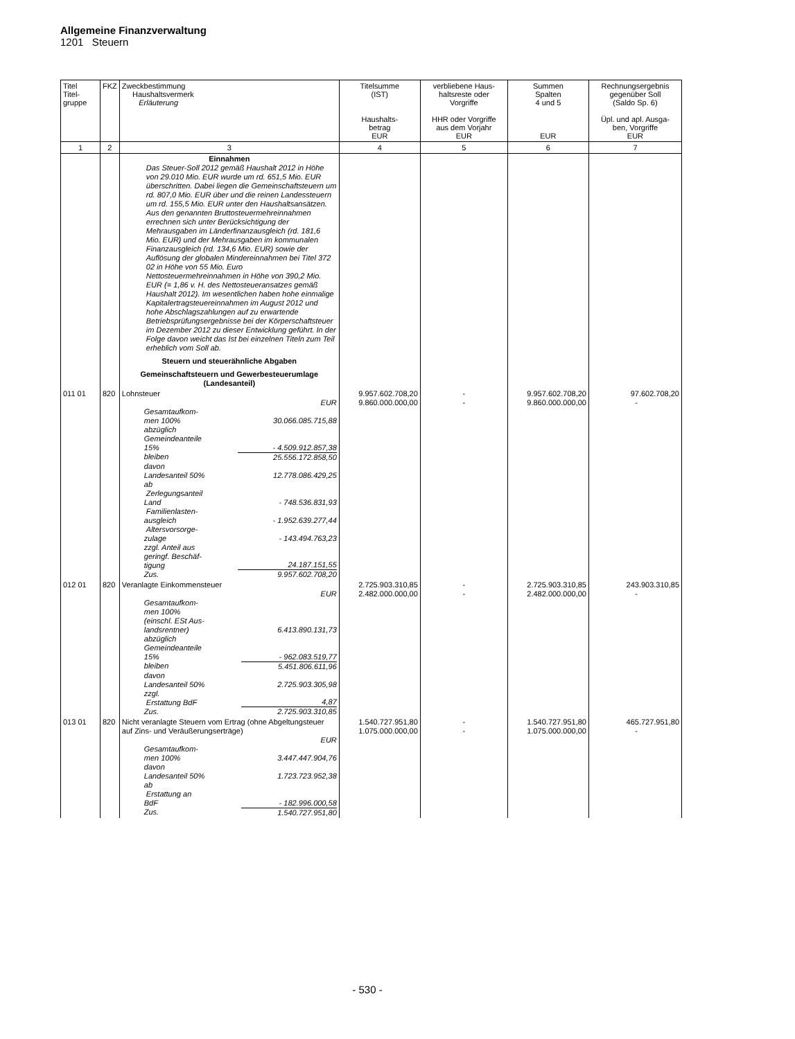Allgemeine Finanzverwaltung
1201 Steuern
| Titel Titel- gruppe | FKZ | Zweckbestimmung Haushaltsvermerk Erläuterung | Titelsumme (IST) Haushalts- betrag EUR | verbliebene Haus- haltsreste oder Vorgriffe HHR oder Vorgriffe aus dem Vorjahr EUR | Summen Spalten 4 und 5 EUR | Rechnungsergebnis gegenüber Soll (Saldo Sp. 6) Üpl. und apl. Ausga- ben, Vorgriffe EUR |
| --- | --- | --- | --- | --- | --- | --- |
| 1 | 2 | 3 | 4 | 5 | 6 | 7 |
| | | Einnahmen Das Steuer-Soll 2012 gemäß Haushalt 2012 in Höhe von 29.010 Mio. EUR wurde um rd. 651,5 Mio. EUR überschritten. Dabei liegen die Gemeinschaftsteuern um rd. 807,0 Mio. EUR über und die reinen Landessteuern um rd. 155,5 Mio. EUR unter den Haushaltsansätzen. Aus den genannten Bruttosteuermehreinnahmen errechnen sich unter Berücksichtigung der Mehrausgaben im Länderfinanzausgleich (rd. 181,6 Mio. EUR) und der Mehrausgaben im kommunalen Finanzausgleich (rd. 134,6 Mio. EUR) sowie der Auflösung der globalen Mindereinnahmen bei Titel 372 02 in Höhe von 55 Mio. Euro Nettosteuermehreinnahmen in Höhe von 390,2 Mio. EUR (= 1,86 v. H. des Nettosteueransatzes gemäß Haushalt 2012). Im wesentlichen haben hohe einmalige Kapitalertragsteuereinnahmen im August 2012 und hohe Abschlagszahlungen auf zu erwartende Betriebsprüfungsergebnisse bei der Körperschaftsteuer im Dezember 2012 zu dieser Entwicklung geführt. In der Folge davon weicht das Ist bei einzelnen Titeln zum Teil erheblich vom Soll ab. Steuern und steuerähnliche Abgaben Gemeinschaftsteuern und Gewerbesteuerumlage (Landesanteil) | | | | |
| 011 01 | 820 | Lohnsteuer EUR / Gesamtaufkom- men 100% / 30.066.085.715,88 / / abzüglich Gemeindeanteile 15% / - 4.509.912.857,38 / / bleiben / 25.556.172.858,50 / / davon Landesanteil 50% / 12.778.086.429,25 / / ab Zerlegungsanteil Land / - 748.536.831,93 / / Familienlasten- ausgleich / - 1.952.639.277,44 / / Altersvorsorge- zulage / - 143.494.763,23 / / zzgl. Anteil aus geringf. Beschäf- tigung / 24.187.151,55 / / Zus. / 9.957.602.708,20 / | 9.957.602.708,20 9.860.000.000,00 | - - | 9.957.602.708,20 9.860.000.000,00 | 97.602.708,20 - |
| 012 01 | 820 | Veranlagte Einkommensteuer EUR / Gesamtaufkom- men 100% (einschl. ESt Aus- landsrentner) / 6.413.890.131,73 / / abzüglich Gemeindeanteile 15% / - 962.083.519,77 / / bleiben / 5.451.806.611,96 / / davon Landesanteil 50% / 2.725.903.305,98 / / zzgl. Erstattung BdF / 4,87 / / Zus. / 2.725.903.310,85 / | 2.725.903.310,85 2.482.000.000,00 | - - | 2.725.903.310,85 2.482.000.000,00 | 243.903.310,85 - |
| 013 01 | 820 | Nicht veranlagte Steuern vom Ertrag (ohne Abgeltungsteuer auf Zins- und Veräußerungserträge) EUR / Gesamtaufkom- men 100% / 3.447.447.904,76 / / davon Landesanteil 50% / 1.723.723.952,38 / / ab Erstattung an BdF / - 182.996.000,58 / / Zus. / 1.540.727.951,80 / | 1.540.727.951,80 1.075.000.000,00 | - - | 1.540.727.951,80 1.075.000.000,00 | 465.727.951,80 - |
- 530 -